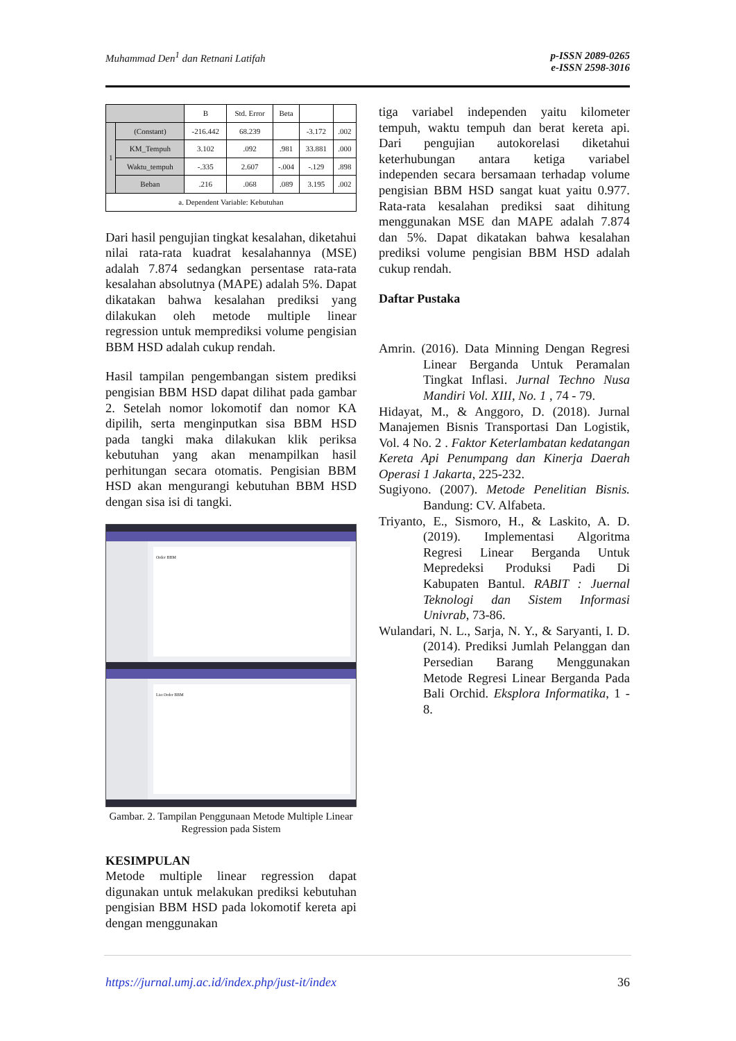Muhammad Den<sup>1</sup> dan Retnani Latifah p-ISSN 2089-0265
e-ISSN 2598-3016
| | | B | Std. Error | Beta | | |
| --- | --- | --- | --- | --- | --- | --- |
| 1 | (Constant) | -216.442 | 68.239 | | -3.172 | .002 |
| | KM_Tempuh | 3.102 | .092 | .981 | 33.881 | .000 |
| | Waktu_tempuh | -.335 | 2.607 | -.004 | -.129 | .898 |
| | Beban | .216 | .068 | .089 | 3.195 | .002 |
| a. Dependent Variable: Kebutuhan | | | | | | |
Dari hasil pengujian tingkat kesalahan, diketahui nilai rata-rata kuadrat kesalahannya (MSE) adalah 7.874 sedangkan persentase rata-rata kesalahan absolutnya (MAPE) adalah 5%. Dapat dikatakan bahwa kesalahan prediksi yang dilakukan oleh metode multiple linear regression untuk memprediksi volume pengisian BBM HSD adalah cukup rendah.
Hasil tampilan pengembangan sistem prediksi pengisian BBM HSD dapat dilihat pada gambar 2. Setelah nomor lokomotif dan nomor KA dipilih, serta menginputkan sisa BBM HSD pada tangki maka dilakukan klik periksa kebutuhan yang akan menampilkan hasil perhitungan secara otomatis. Pengisian BBM HSD akan mengurangi kebutuhan BBM HSD dengan sisa isi di tangki.
Order BBM
List Order BBM
Gambar. 2. Tampilan Penggunaan Metode Multiple Linear Regression pada Sistem
KESIMPULAN
Metode multiple linear regression dapat digunakan untuk melakukan prediksi kebutuhan pengisian BBM HSD pada lokomotif kereta api dengan menggunakan
tiga variabel independen yaitu kilometer tempuh, waktu tempuh dan berat kereta api. Dari pengujian autokorelasi diketahui keterhubungan antara ketiga variabel independen secara bersamaan terhadap volume pengisian BBM HSD sangat kuat yaitu 0.977. Rata-rata kesalahan prediksi saat dihitung menggunakan MSE dan MAPE adalah 7.874 dan 5%. Dapat dikatakan bahwa kesalahan prediksi volume pengisian BBM HSD adalah cukup rendah.
Daftar Pustaka
Amrin. (2016). Data Minning Dengan Regresi Linear Berganda Untuk Peramalan Tingkat Inflasi. Jurnal Techno Nusa Mandiri Vol. XIII, No. 1 , 74 - 79.
Hidayat, M., & Anggoro, D. (2018). Jurnal Manajemen Bisnis Transportasi Dan Logistik, Vol. 4 No. 2 . Faktor Keterlambatan kedatangan Kereta Api Penumpang dan Kinerja Daerah Operasi 1 Jakarta, 225-232.
Sugiyono. (2007). Metode Penelitian Bisnis. Bandung: CV. Alfabeta.
Triyanto, E., Sismoro, H., & Laskito, A. D. (2019). Implementasi Algoritma Regresi Linear Berganda Untuk Mepredeksi Produksi Padi Di Kabupaten Bantul. RABIT : Juernal Teknologi dan Sistem Informasi Univrab, 73-86.
Wulandari, N. L., Sarja, N. Y., & Saryanti, I. D. (2014). Prediksi Jumlah Pelanggan dan Persedian Barang Menggunakan Metode Regresi Linear Berganda Pada Bali Orchid. Eksplora Informatika, 1 - 8.
https://jurnal.umj.ac.id/index.php/just-it/index 36